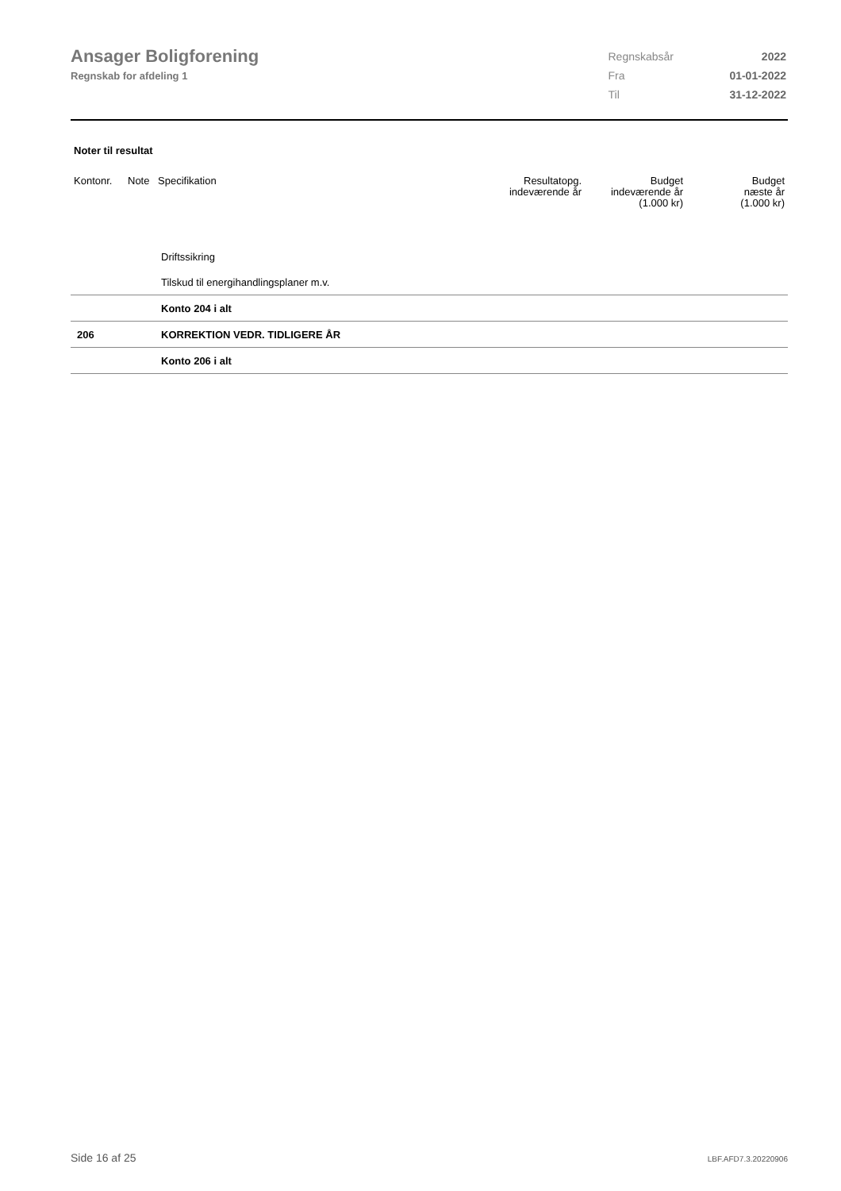Ansager Boligforening
Regnskab for afdeling 1
| Regnskabsår | 2022 |
| Fra | 01-01-2022 |
| Til | 31-12-2022 |
Noter til resultat
| Kontonr. | Note | Specifikation | Resultatopg. indeværende år | Budget indeværende år (1.000 kr) | Budget næste år (1.000 kr) |
| --- | --- | --- | --- | --- | --- |
| | | Driftssikring | | | |
| | | Tilskud til energihandlingsplaner m.v. | | | |
| | | Konto 204 i alt | | | |
| 206 | | KORREKTION VEDR. TIDLIGERE ÅR | | | |
| | | Konto 206 i alt | | | |
Side 16 af 25 LBF.AFD7.3.20220906